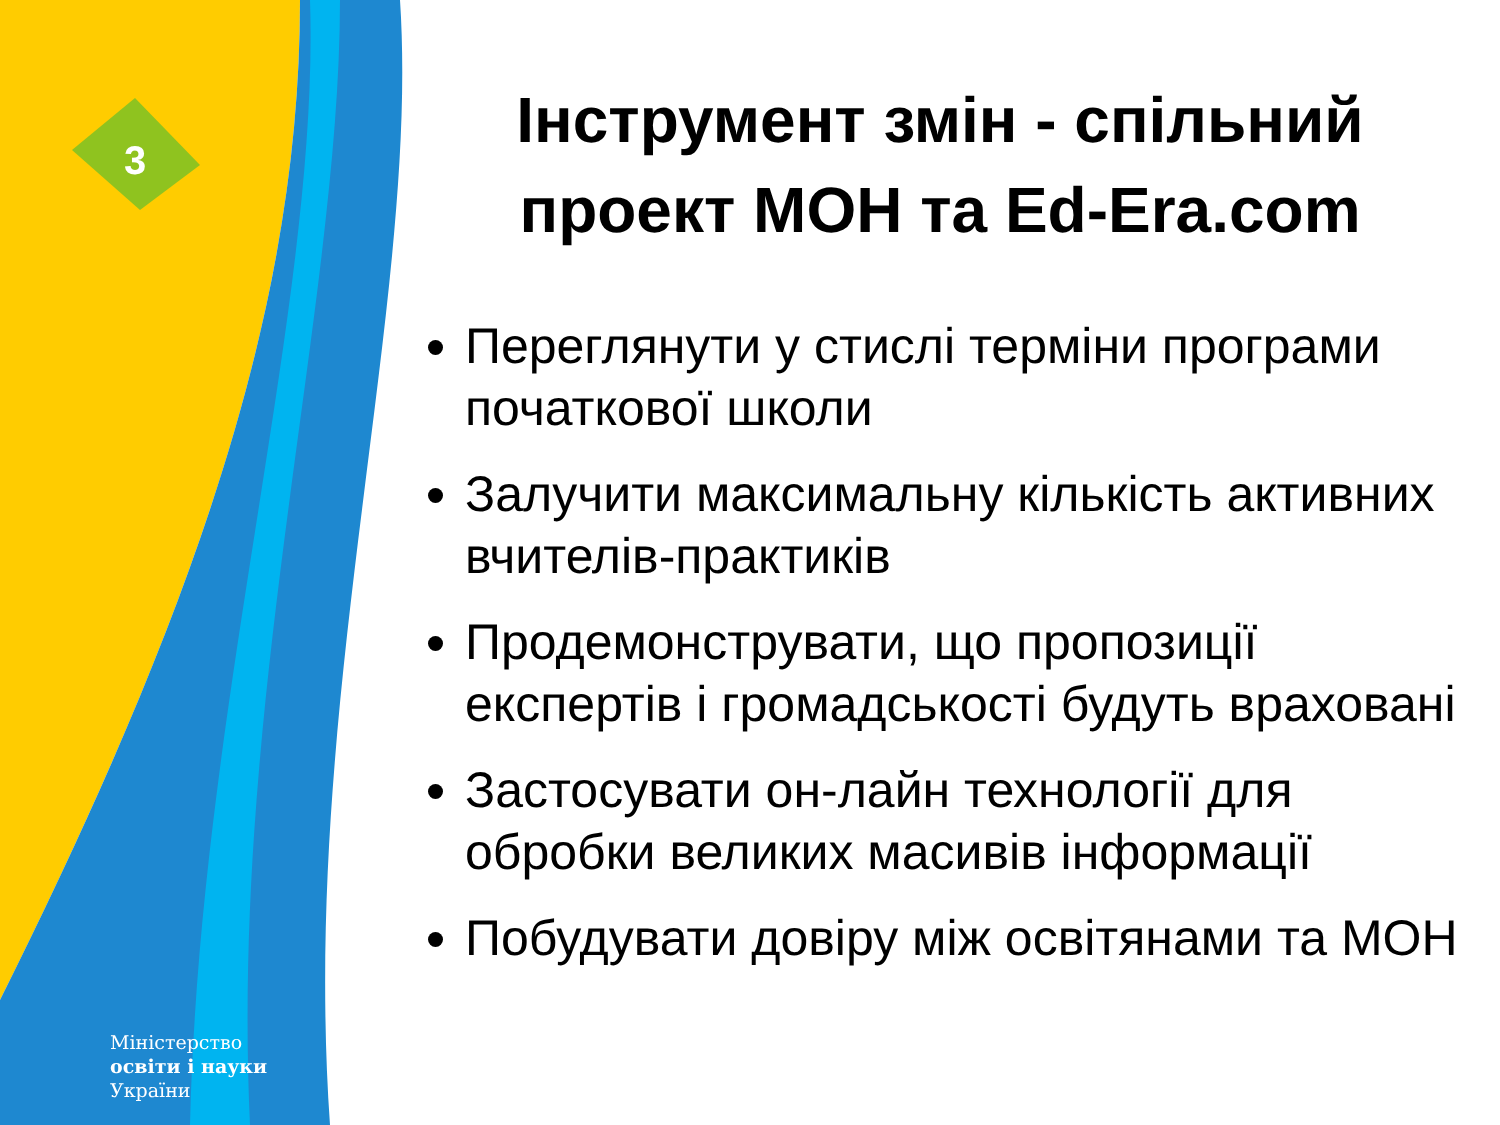3
Міністерство
освіти і науки
України
Інструмент змін - спільний проект МОН та Ed-Era.com
Переглянути у стислі терміни програми початкової школи
Залучити максимальну кількість активних вчителів-практиків
Продемонструвати, що пропозиції експертів і громадськості будуть враховані
Застосувати он-лайн технології для обробки великих масивів інформації
Побудувати довіру між освітянами та МОН